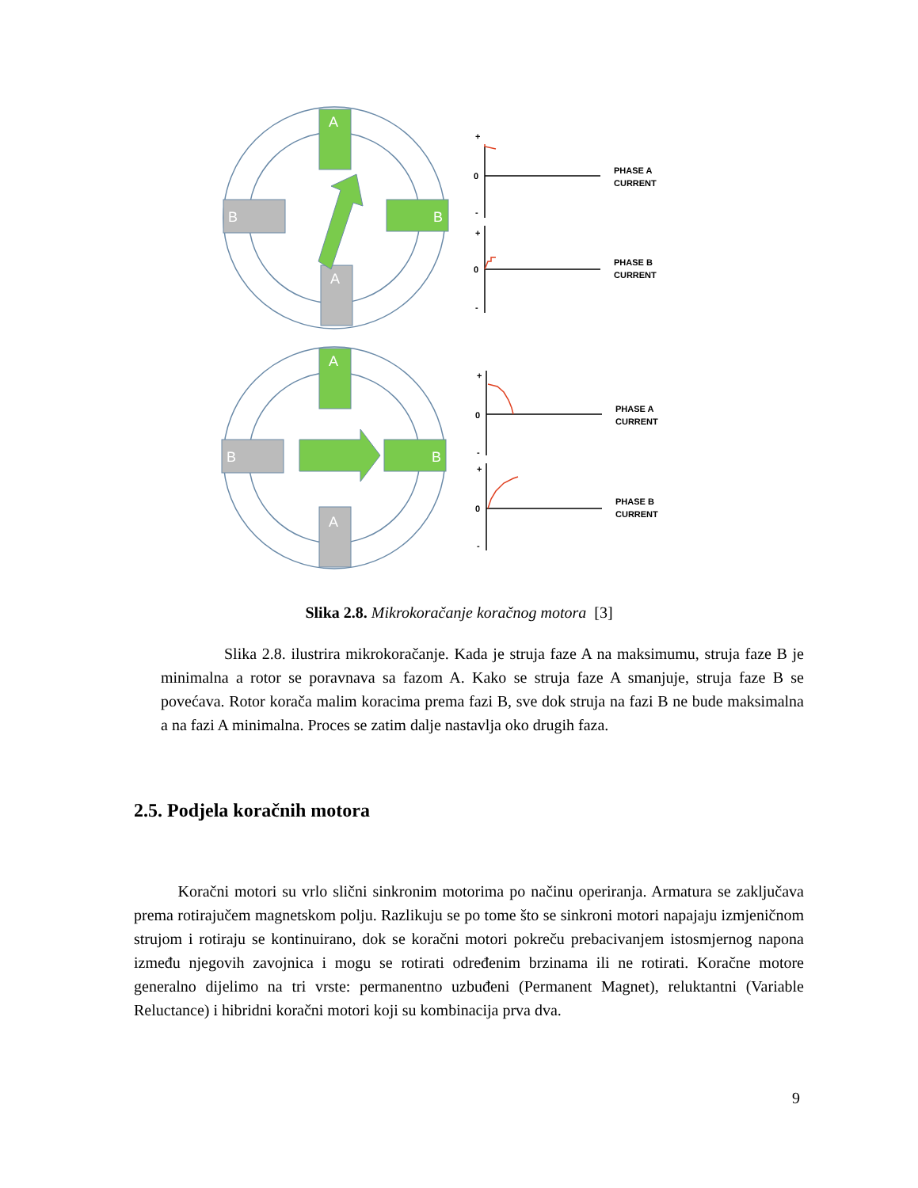A
A
B
B
A
A
B
B
+
0
-
+
0
-
+
0
-
+
0
-
PHASE A
CURRENT
PHASE B
CURRENT
PHASE A
CURRENT
PHASE B
CURRENT
Slika 2.8. Mikrokoračanje koračnog motora [3]
Slika 2.8. ilustrira mikrokoračanje. Kada je struja faze A na maksimumu, struja faze B je minimalna a rotor se poravnava sa fazom A. Kako se struja faze A smanjuje, struja faze B se povećava. Rotor korača malim koracima prema fazi B, sve dok struja na fazi B ne bude maksimalna a na fazi A minimalna. Proces se zatim dalje nastavlja oko drugih faza.
2.5. Podjela koračnih motora
Koračni motori su vrlo slični sinkronim motorima po načinu operiranja. Armatura se zaključava prema rotirajučem magnetskom polju. Razlikuju se po tome što se sinkroni motori napajaju izmjeničnom strujom i rotiraju se kontinuirano, dok se koračni motori pokreču prebacivanjem istosmjernog napona između njegovih zavojnica i mogu se rotirati određenim brzinama ili ne rotirati. Koračne motore generalno dijelimo na tri vrste: permanentno uzbuđeni (Permanent Magnet), reluktantni (Variable Reluctance) i hibridni koračni motori koji su kombinacija prva dva.
9